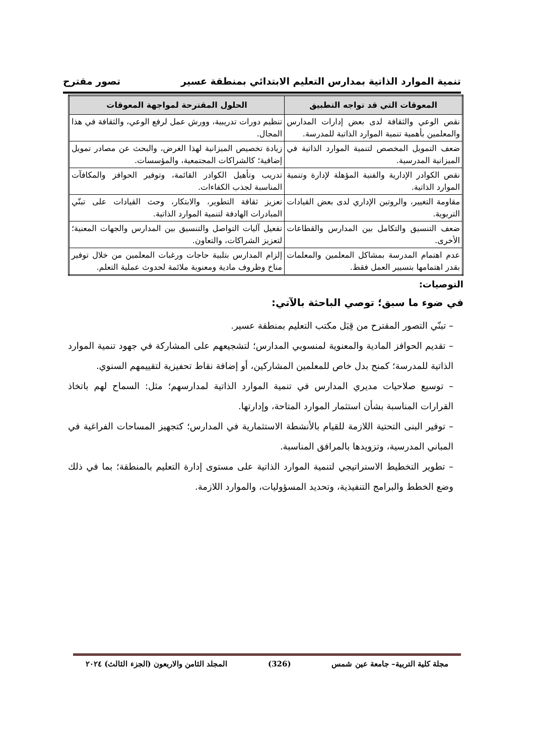تنمية الموارد الذاتية بمدارس التعليم الابتدائي بمنطقة عسير تصور مقترح
| المعوقات التي قد تواجه التطبيق | الحلول المقترحة لمواجهة المعوقات |
| --- | --- |
| نقص الوعي والثقافة لدى بعض إدارات المدارس والمعلمين بأهمية تنمية الموارد الذاتية للمدرسة. | تنظيم دورات تدريبية، وورش عمل لرفع الوعي، والثقافة في هذا المجال. |
| ضعف التمويل المخصص لتنمية الموارد الذاتية في الميزانية المدرسية. | زيادة تخصيص الميزانية لهذا الغرض، والبحث عن مصادر تمويل إضافية؛ كالشراكات المجتمعية، والمؤسسات. |
| نقص الكوادر الإدارية والفنية المؤهلة لإدارة وتنمية الموارد الذاتية. | تدريب وتأهيل الكوادر القائمة، وتوفير الحوافز والمكافآت المناسبة لجذب الكفاءات. |
| مقاومة التغيير، والروتين الإداري لدى بعض القيادات التربوية. | تعزيز ثقافة التطوير، والابتكار، وحث القيادات على تبنّي المبادرات الهادفة لتنمية الموارد الذاتية. |
| ضعف التنسيق والتكامل بين المدارس والقطاعات الأخرى. | تفعيل آليات التواصل والتنسيق بين المدارس والجهات المعنية؛ لتعزيز الشراكات، والتعاون. |
| عدم اهتمام المدرسة بمشاكل المعلمين والمعلمات بقدر اهتمامها بتسيير العمل فقط. | إلزام المدارس بتلبية حاجات ورغبات المعلمين من خلال توفير مناخ وظروف مادية ومعنوية ملائمة لحدوث عملية التعلم. |
التوصيات:
في ضوء ما سبق؛ توصي الباحثة بالآتي:
– تبنّي التصور المقترح من قِبَل مكتب التعليم بمنطقة عسير.
– تقديم الحوافز المادية والمعنوية لمنسوبي المدارس؛ لتشجيعهم على المشاركة في جهود تنمية الموارد الذاتية للمدرسة؛ كمنح بدل خاص للمعلمين المشاركين، أو إضافة نقاط تحفيزية لتقييمهم السنوي.
– توسيع صلاحيات مديري المدارس في تنمية الموارد الذاتية لمدارسهم؛ مثل: السماح لهم باتخاذ القرارات المناسبة بشأن استثمار الموارد المتاحة، وإدارتها.
– توفير البنى التحتية اللازمة للقيام بالأنشطة الاستثمارية في المدارس؛ كتجهيز المساحات الفراغية في المباني المدرسية، وتزويدها بالمرافق المناسبة.
– تطوير التخطيط الاستراتيجي لتنمية الموارد الذاتية على مستوى إدارة التعليم بالمنطقة؛ بما في ذلك وضع الخطط والبرامج التنفيذية، وتحديد المسؤوليات، والموارد اللازمة.
مجلة كلية التربية– جامعة عين شمس (326) المجلد الثامن والاربعون (الجزء الثالث) ٢٠٢٤